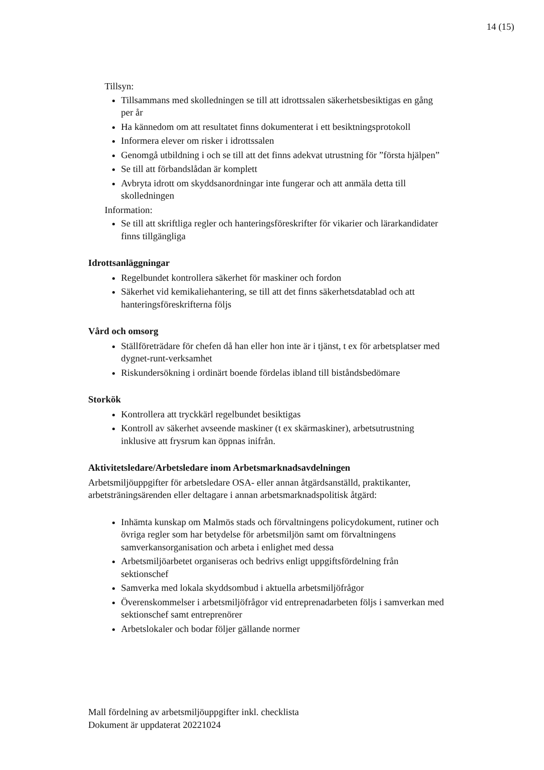14 (15)
Tillsyn:
Tillsammans med skolledningen se till att idrottssalen säkerhetsbesiktigas en gång per år
Ha kännedom om att resultatet finns dokumenterat i ett besiktningsprotokoll
Informera elever om risker i idrottssalen
Genomgå utbildning i och se till att det finns adekvat utrustning för ”första hjälpen”
Se till att förbandslådan är komplett
Avbryta idrott om skyddsanordningar inte fungerar och att anmäla detta till skolledningen
Information:
Se till att skriftliga regler och hanteringsföreskrifter för vikarier och lärarkandidater finns tillgängliga
Idrottsanläggningar
Regelbundet kontrollera säkerhet för maskiner och fordon
Säkerhet vid kemikaliehantering, se till att det finns säkerhetsdatablad och att hanteringsföreskrifterna följs
Vård och omsorg
Ställföreträdare för chefen då han eller hon inte är i tjänst, t ex för arbetsplatser med dygnet-runt-verksamhet
Riskundersökning i ordinärt boende fördelas ibland till biståndsbedömare
Storkök
Kontrollera att tryckkärl regelbundet besiktigas
Kontroll av säkerhet avseende maskiner (t ex skärmaskiner), arbetsutrustning inklusive att frysrum kan öppnas inifrån.
Aktivitetsledare/Arbetsledare inom Arbetsmarknadsavdelningen
Arbetsmiljöuppgifter för arbetsledare OSA- eller annan åtgärdsanställd, praktikanter, arbetsträningsärenden eller deltagare i annan arbetsmarknadspolitisk åtgärd:
Inhämta kunskap om Malmös stads och förvaltningens policydokument, rutiner och övriga regler som har betydelse för arbetsmiljön samt om förvaltningens samverkansorganisation och arbeta i enlighet med dessa
Arbetsmiljöarbetet organiseras och bedrivs enligt uppgiftsfördelning från sektionschef
Samverka med lokala skyddsombud i aktuella arbetsmiljöfrågor
Överenskommelser i arbetsmiljöfrågor vid entreprenadarbeten följs i samverkan med sektionschef samt entreprenörer
Arbetslokaler och bodar följer gällande normer
Mall fördelning av arbetsmiljöuppgifter inkl. checklista
Dokument är uppdaterat 20221024